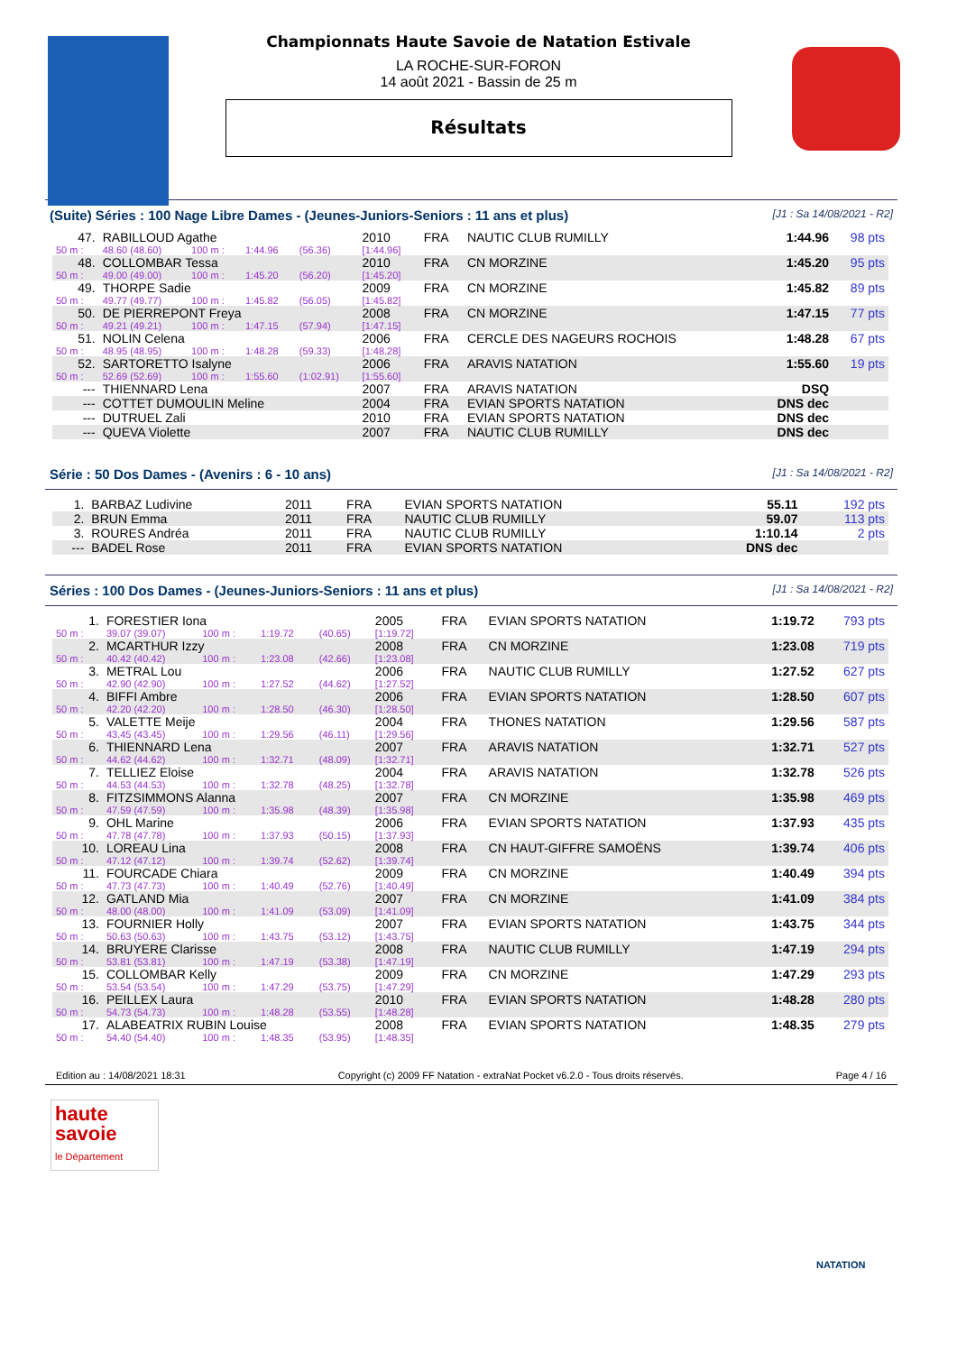Championnats Haute Savoie de Natation Estivale
LA ROCHE-SUR-FORON
14 août 2021 - Bassin de 25 m
Résultats
(Suite) Séries : 100 Nage Libre Dames - (Jeunes-Juniors-Seniors : 11 ans et plus) [J1 : Sa 14/08/2021 - R2]
| 47. | RABILLOUD Agathe | | | | 2010 | FRA | NAUTIC CLUB RUMILLY | 1:44.96 | 98 pts |
| 50 m : | 48.60 (48.60) | 100 m : | 1:44.96 | (56.36) | [1:44.96] | | | | |
| 48. | COLLOMBAR Tessa | | | | 2010 | FRA | CN MORZINE | 1:45.20 | 95 pts |
| 50 m : | 49.00 (49.00) | 100 m : | 1:45.20 | (56.20) | [1:45.20] | | | | |
| 49. | THORPE Sadie | | | | 2009 | FRA | CN MORZINE | 1:45.82 | 89 pts |
| 50 m : | 49.77 (49.77) | 100 m : | 1:45.82 | (56.05) | [1:45.82] | | | | |
| 50. | DE PIERREPONT Freya | | | | 2008 | FRA | CN MORZINE | 1:47.15 | 77 pts |
| 50 m : | 49.21 (49.21) | 100 m : | 1:47.15 | (57.94) | [1:47.15] | | | | |
| 51. | NOLIN Celena | | | | 2006 | FRA | CERCLE DES NAGEURS ROCHOIS | 1:48.28 | 67 pts |
| 50 m : | 48.95 (48.95) | 100 m : | 1:48.28 | (59.33) | [1:48.28] | | | | |
| 52. | SARTORETTO Isalyne | | | | 2006 | FRA | ARAVIS NATATION | 1:55.60 | 19 pts |
| 50 m : | 52.69 (52.69) | 100 m : | 1:55.60 | (1:02.91) | [1:55.60] | | | | |
| --- | THIENNARD Lena | | | | 2007 | FRA | ARAVIS NATATION | DSQ | |
| --- | COTTET DUMOULIN Meline | | | | 2004 | FRA | EVIAN SPORTS NATATION | DNS dec | |
| --- | DUTRUEL Zali | | | | 2010 | FRA | EVIAN SPORTS NATATION | DNS dec | |
| --- | QUEVA Violette | | | | 2007 | FRA | NAUTIC CLUB RUMILLY | DNS dec | |
Série : 50 Dos Dames - (Avenirs : 6 - 10 ans) [J1 : Sa 14/08/2021 - R2]
| 1. | BARBAZ Ludivine | 2011 | FRA | EVIAN SPORTS NATATION | 55.11 | 192 pts |
| 2. | BRUN Emma | 2011 | FRA | NAUTIC CLUB RUMILLY | 59.07 | 113 pts |
| 3. | ROURES Andréa | 2011 | FRA | NAUTIC CLUB RUMILLY | 1:10.14 | 2 pts |
| --- | BADEL Rose | 2011 | FRA | EVIAN SPORTS NATATION | DNS dec | |
Séries : 100 Dos Dames - (Jeunes-Juniors-Seniors : 11 ans et plus) [J1 : Sa 14/08/2021 - R2]
| 1. | FORESTIER Iona | | | | 2005 | FRA | EVIAN SPORTS NATATION | 1:19.72 | 793 pts |
| 50 m : | 39.07 (39.07) | 100 m : | 1:19.72 | (40.65) | [1:19.72] | | | | |
| 2. | MCARTHUR Izzy | | | | 2008 | FRA | CN MORZINE | 1:23.08 | 719 pts |
| 50 m : | 40.42 (40.42) | 100 m : | 1:23.08 | (42.66) | [1:23.08] | | | | |
| 3. | METRAL Lou | | | | 2006 | FRA | NAUTIC CLUB RUMILLY | 1:27.52 | 627 pts |
| 50 m : | 42.90 (42.90) | 100 m : | 1:27.52 | (44.62) | [1:27.52] | | | | |
| 4. | BIFFI Ambre | | | | 2006 | FRA | EVIAN SPORTS NATATION | 1:28.50 | 607 pts |
| 50 m : | 42.20 (42.20) | 100 m : | 1:28.50 | (46.30) | [1:28.50] | | | | |
| 5. | VALETTE Meije | | | | 2004 | FRA | THONES NATATION | 1:29.56 | 587 pts |
| 50 m : | 43.45 (43.45) | 100 m : | 1:29.56 | (46.11) | [1:29.56] | | | | |
| 6. | THIENNARD Lena | | | | 2007 | FRA | ARAVIS NATATION | 1:32.71 | 527 pts |
| 50 m : | 44.62 (44.62) | 100 m : | 1:32.71 | (48.09) | [1:32.71] | | | | |
| 7. | TELLIEZ Eloise | | | | 2004 | FRA | ARAVIS NATATION | 1:32.78 | 526 pts |
| 50 m : | 44.53 (44.53) | 100 m : | 1:32.78 | (48.25) | [1:32.78] | | | | |
| 8. | FITZSIMMONS Alanna | | | | 2007 | FRA | CN MORZINE | 1:35.98 | 469 pts |
| 50 m : | 47.59 (47.59) | 100 m : | 1:35.98 | (48.39) | [1:35.98] | | | | |
| 9. | OHL Marine | | | | 2006 | FRA | EVIAN SPORTS NATATION | 1:37.93 | 435 pts |
| 50 m : | 47.78 (47.78) | 100 m : | 1:37.93 | (50.15) | [1:37.93] | | | | |
| 10. | LOREAU Lina | | | | 2008 | FRA | CN HAUT-GIFFRE SAMOËNS | 1:39.74 | 406 pts |
| 50 m : | 47.12 (47.12) | 100 m : | 1:39.74 | (52.62) | [1:39.74] | | | | |
| 11. | FOURCADE Chiara | | | | 2009 | FRA | CN MORZINE | 1:40.49 | 394 pts |
| 50 m : | 47.73 (47.73) | 100 m : | 1:40.49 | (52.76) | [1:40.49] | | | | |
| 12. | GATLAND Mia | | | | 2007 | FRA | CN MORZINE | 1:41.09 | 384 pts |
| 50 m : | 48.00 (48.00) | 100 m : | 1:41.09 | (53.09) | [1:41.09] | | | | |
| 13. | FOURNIER Holly | | | | 2007 | FRA | EVIAN SPORTS NATATION | 1:43.75 | 344 pts |
| 50 m : | 50.63 (50.63) | 100 m : | 1:43.75 | (53.12) | [1:43.75] | | | | |
| 14. | BRUYERE Clarisse | | | | 2008 | FRA | NAUTIC CLUB RUMILLY | 1:47.19 | 294 pts |
| 50 m : | 53.81 (53.81) | 100 m : | 1:47.19 | (53.38) | [1:47.19] | | | | |
| 15. | COLLOMBAR Kelly | | | | 2009 | FRA | CN MORZINE | 1:47.29 | 293 pts |
| 50 m : | 53.54 (53.54) | 100 m : | 1:47.29 | (53.75) | [1:47.29] | | | | |
| 16. | PEILLEX Laura | | | | 2010 | FRA | EVIAN SPORTS NATATION | 1:48.28 | 280 pts |
| 50 m : | 54.73 (54.73) | 100 m : | 1:48.28 | (53.55) | [1:48.28] | | | | |
| 17. | ALABEATRIX RUBIN Louise | | | | 2008 | FRA | EVIAN SPORTS NATATION | 1:48.35 | 279 pts |
| 50 m : | 54.40 (54.40) | 100 m : | 1:48.35 | (53.95) | [1:48.35] | | | | |
Edition au : 14/08/2021 18:31 Copyright (c) 2009 FF Natation - extraNat Pocket v6.2.0 - Tous droits réservés. Page 4 / 16
haute
savoie
le Département
NATATION